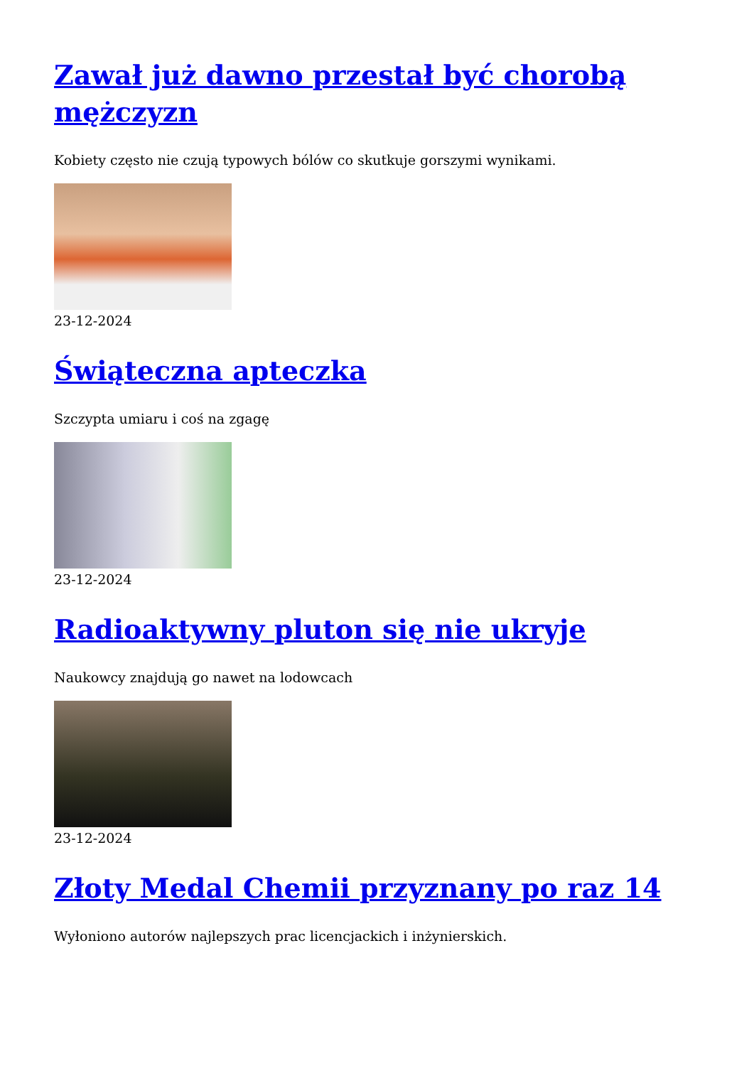Zawał już dawno przestał być chorobą mężczyzn
Kobiety często nie czują typowych bólów co skutkuje gorszymi wynikami.
23-12-2024
Świąteczna apteczka
Szczypta umiaru i coś na zgagę
23-12-2024
Radioaktywny pluton się nie ukryje
Naukowcy znajdują go nawet na lodowcach
23-12-2024
Złoty Medal Chemii przyznany po raz 14
Wyłoniono autorów najlepszych prac licencjackich i inżynierskich.